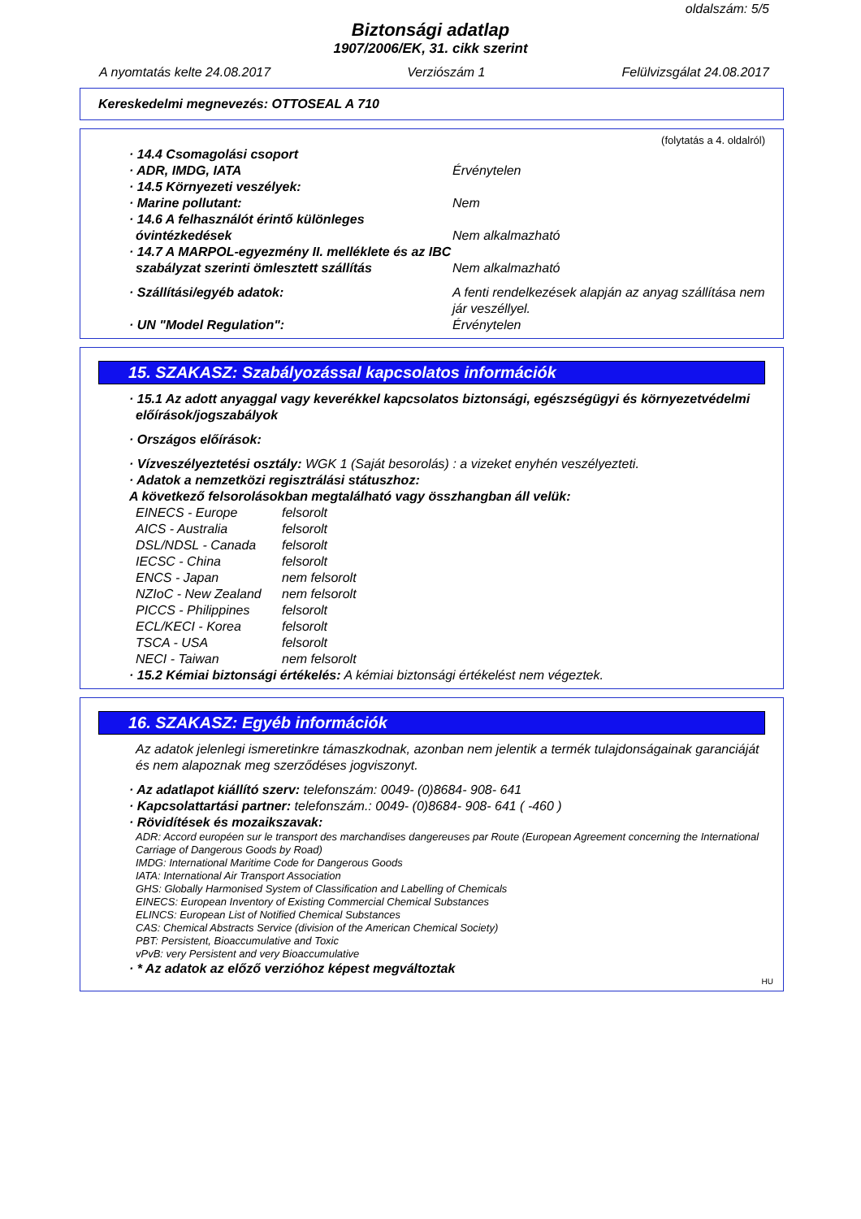oldalszám: 5/5
Biztonsági adatlap
1907/2006/EK, 31. cikk szerint
A nyomtatás kelte 24.08.2017 Verziószám 1 Felülvizsgálat 24.08.2017
Kereskedelmi megnevezés: OTTOSEAL A 710
(folytatás a 4. oldalról)
· 14.4 Csomagolási csoport
· ADR, IMDG, IATA Érvénytelen
· 14.5 Környezeti veszélyek:
· Marine pollutant: Nem
· 14.6 A felhasználót érintő különleges óvintézkedések
Nem alkalmazható
· 14.7 A MARPOL-egyezmény II. melléklete és az IBC szabályzat szerinti ömlesztett szállítás
Nem alkalmazható
· Szállítási/egyéb adatok: A fenti rendelkezések alapján az anyag szállítása nem jár veszéllyel.
· UN "Model Regulation": Érvénytelen
15. SZAKASZ: Szabályozással kapcsolatos információk
· 15.1 Az adott anyaggal vagy keverékkel kapcsolatos biztonsági, egészségügyi és környezetvédelmi előírások/jogszabályok
· Országos előírások:
· Vízveszélyeztetési osztály: WGK 1 (Saját besorolás) : a vizeket enyhén veszélyezteti.
· Adatok a nemzetközi regisztrálási státuszhoz:
A következő felsorolásokban megtalálható vagy összhangban áll velük:
EINECS - Europe felsorolt AICS - Australia felsorolt DSL/NDSL - Canada felsorolt IECSC - China felsorolt ENCS - Japan nem felsorolt NZIoC - New Zealand nem felsorolt PICCS - Philippines felsorolt ECL/KECI - Korea felsorolt TSCA - USA felsorolt NECI - Taiwan nem felsorolt
· 15.2 Kémiai biztonsági értékelés: A kémiai biztonsági értékelést nem végeztek.
16. SZAKASZ: Egyéb információk
Az adatok jelenlegi ismeretinkre támaszkodnak, azonban nem jelentik a termék tulajdonságainak garanciáját és nem alapoznak meg szerződéses jogviszonyt.
· Az adatlapot kiállító szerv: telefonszám: 0049- (0)8684- 908- 641
· Kapcsolattartási partner: telefonszám.: 0049- (0)8684- 908- 641 ( -460 )
· Rövidítések és mozaikszavak:
ADR: Accord européen sur le transport des marchandises dangereuses par Route (European Agreement concerning the International Carriage of Dangerous Goods by Road)
IMDG: International Maritime Code for Dangerous Goods
IATA: International Air Transport Association
GHS: Globally Harmonised System of Classification and Labelling of Chemicals
EINECS: European Inventory of Existing Commercial Chemical Substances
ELINCS: European List of Notified Chemical Substances
CAS: Chemical Abstracts Service (division of the American Chemical Society)
PBT: Persistent, Bioaccumulative and Toxic
vPvB: very Persistent and very Bioaccumulative
· * Az adatok az előző verzióhoz képest megváltoztak
HU